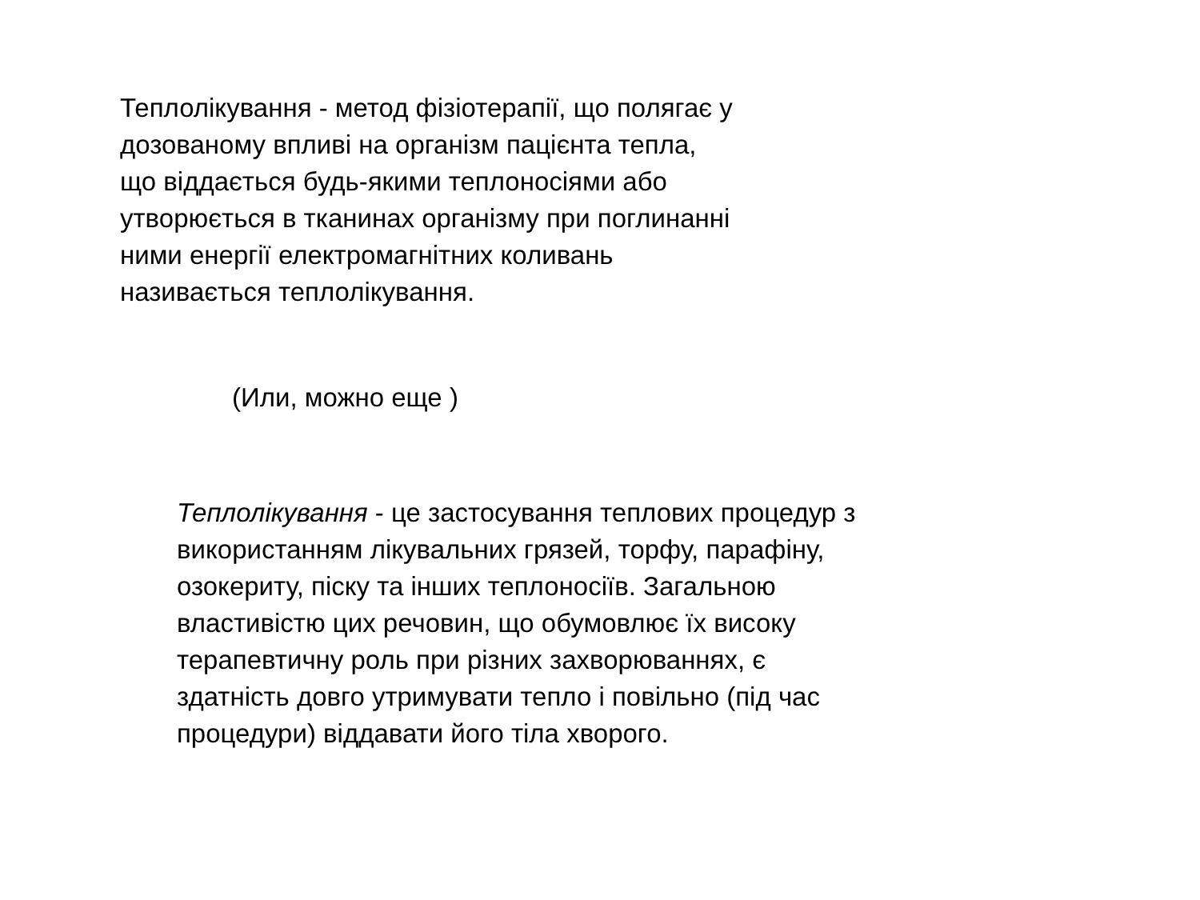Теплолікування - метод фізіотерапії, що полягає у
дозованому впливі на організм пацієнта тепла,
що віддається будь-якими теплоносіями або
утворюється в тканинах організму при поглинанні
ними енергії електромагнітних коливань
називається теплолікування.
(Или, можно еще )
Теплолікування - це застосування теплових процедур з
використанням лікувальних грязей, торфу, парафіну,
озокериту, піску та інших теплоносіїв. Загальною
властивістю цих речовин, що обумовлює їх високу
терапевтичну роль при різних захворюваннях, є
здатність довго утримувати тепло і повільно (під час
процедури) віддавати його тіла хворого.